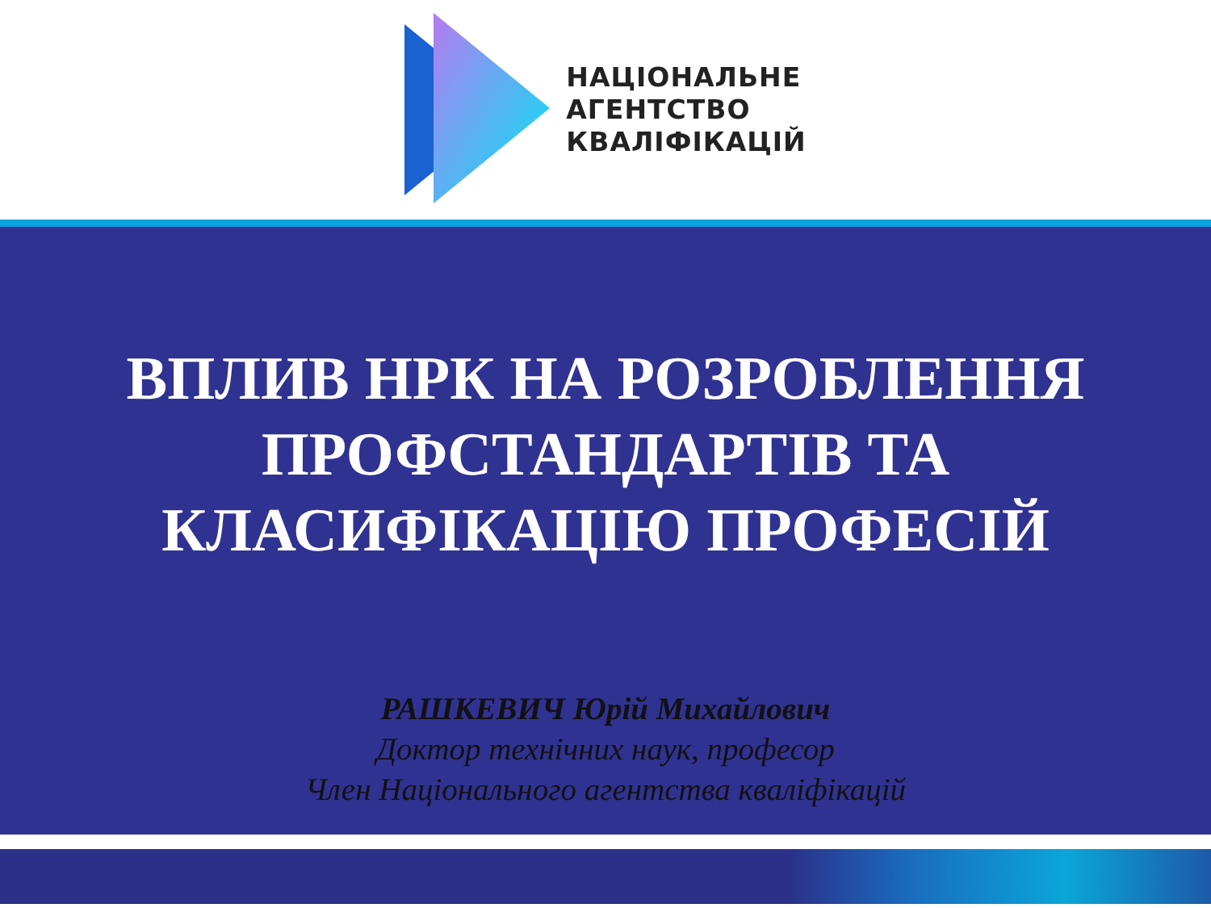НАЦІОНАЛЬНЕ
АГЕНТСТВО
КВАЛІФІКАЦІЙ
ВПЛИВ НРК НА РОЗРОБЛЕННЯ
ПРОФСТАНДАРТІВ ТА
КЛАСИФІКАЦІЮ ПРОФЕСІЙ
РАШКЕВИЧ Юрій Михайлович
Доктор технічних наук, професор
Член Національного агентства кваліфікацій